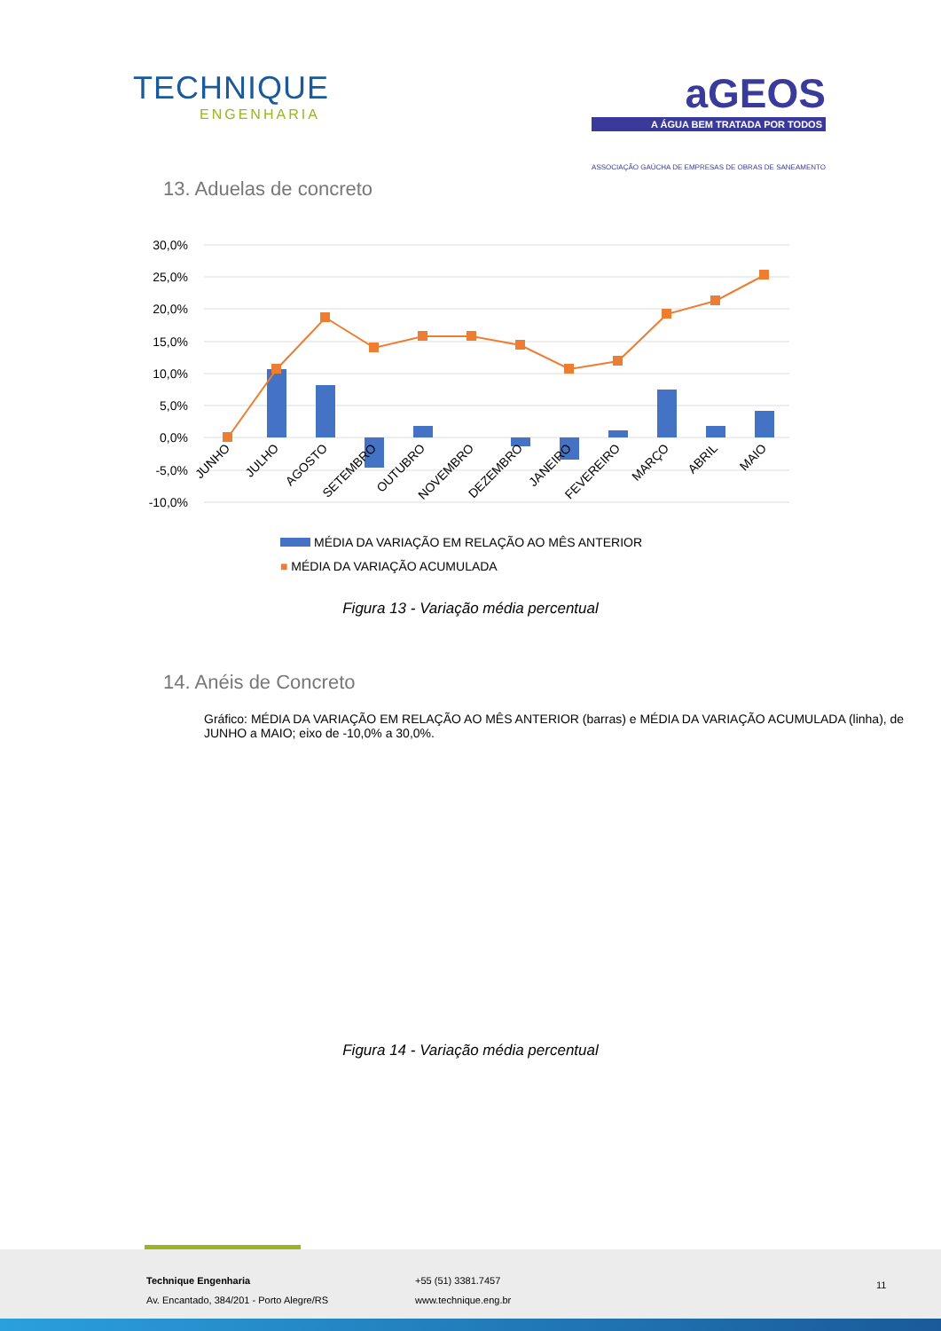TECHNIQUE
ENGENHARIA
aGEOS
A ÁGUA BEM TRATADA POR TODOS
ASSOCIAÇÃO GAÚCHA DE EMPRESAS DE OBRAS DE SANEAMENTO
13. Aduelas de concreto
30,0%
25,0%
20,0%
15,0%
10,0%
5,0%
0,0%
-5,0%
-10,0%
JUNHO
JULHO
AGOSTO
SETEMBRO
OUTUBRO
NOVEMBRO
DEZEMBRO
JANEIRO
FEVEREIRO
MARÇO
ABRIL
MAIO
MÉDIA DA VARIAÇÃO EM RELAÇÃO AO MÊS ANTERIOR
■ MÉDIA DA VARIAÇÃO ACUMULADA
Figura 13 - Variação média percentual
14. Anéis de Concreto
Gráfico: MÉDIA DA VARIAÇÃO EM RELAÇÃO AO MÊS ANTERIOR (barras) e MÉDIA DA VARIAÇÃO ACUMULADA (linha), de JUNHO a MAIO; eixo de -10,0% a 30,0%.
Figura 14 - Variação média percentual
Technique Engenharia
Av. Encantado, 384/201 - Porto Alegre/RS
+55 (51) 3381.7457
www.technique.eng.br
11